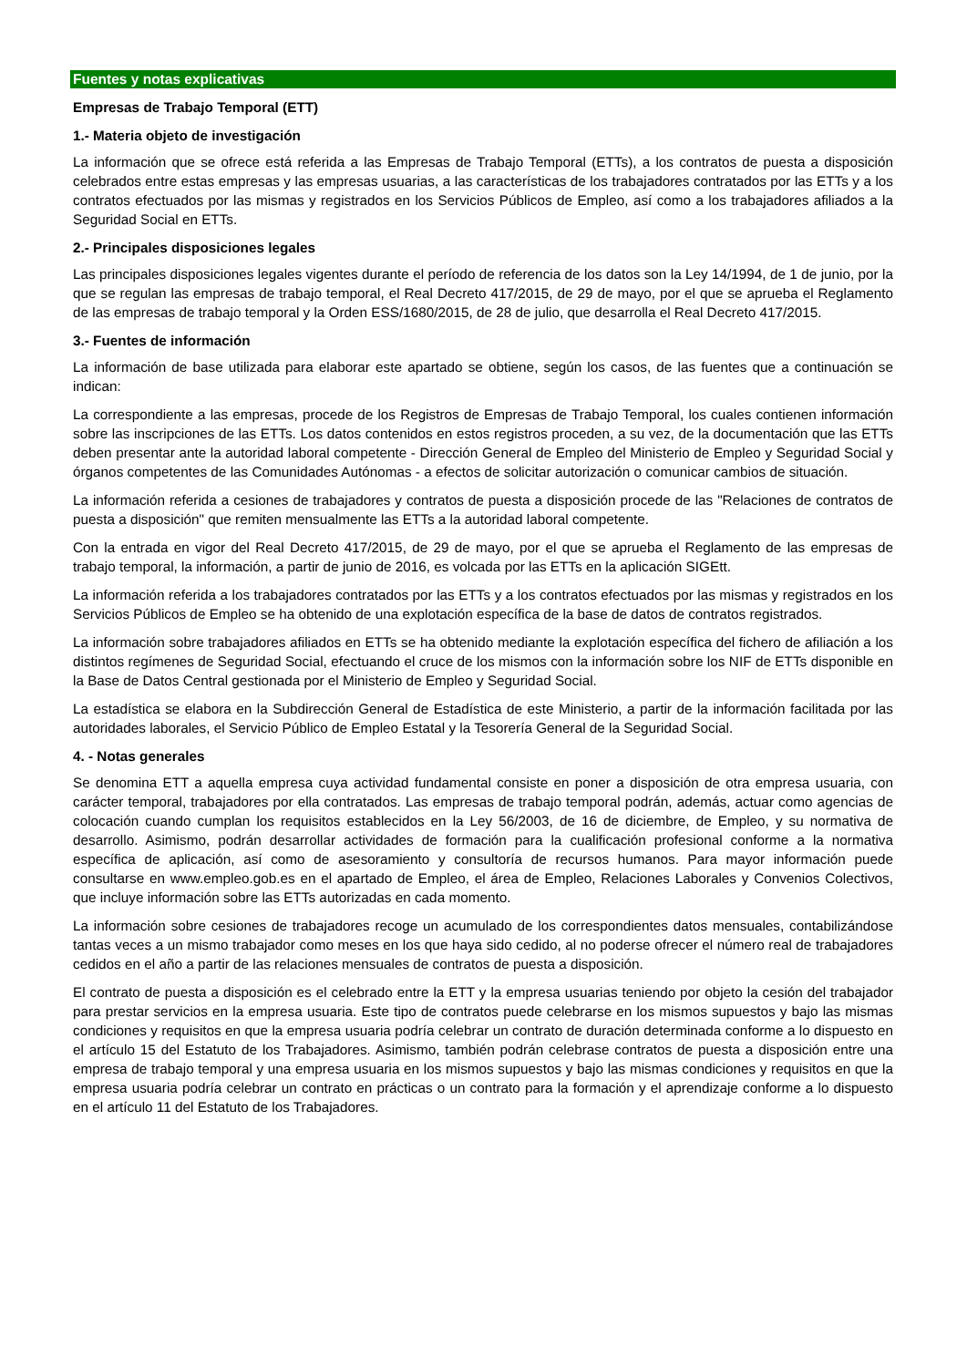Fuentes y notas explicativas
Empresas de Trabajo Temporal (ETT)
1.- Materia objeto de investigación
La información que se ofrece está referida a las Empresas de Trabajo Temporal (ETTs), a los contratos de puesta a disposición celebrados entre estas empresas y las empresas usuarias, a las características de los trabajadores contratados por las ETTs y a los contratos efectuados por las mismas y registrados en los Servicios Públicos de Empleo, así como a los trabajadores afiliados a la Seguridad Social en ETTs.
2.- Principales disposiciones legales
Las principales disposiciones legales vigentes durante el período de referencia de los datos son la Ley 14/1994, de 1 de junio, por la que se regulan las empresas de trabajo temporal, el Real Decreto 417/2015, de 29 de mayo, por el que se aprueba el Reglamento de las empresas de trabajo temporal y la Orden ESS/1680/2015, de 28 de julio, que desarrolla el Real Decreto 417/2015.
3.- Fuentes de información
La información de base utilizada para elaborar este apartado se obtiene, según los casos, de las fuentes que a continuación se indican:
La correspondiente a las empresas, procede de los Registros de Empresas de Trabajo Temporal, los cuales contienen información sobre las inscripciones de las ETTs. Los datos contenidos en estos registros proceden, a su vez, de la documentación que las ETTs deben presentar ante la autoridad laboral competente - Dirección General de Empleo del Ministerio de Empleo y Seguridad Social y órganos competentes de las Comunidades Autónomas - a efectos de solicitar autorización o comunicar cambios de situación.
La información referida a cesiones de trabajadores y contratos de puesta a disposición procede de las "Relaciones de contratos de puesta a disposición" que remiten mensualmente las ETTs a la autoridad laboral competente.
Con la entrada en vigor del Real Decreto 417/2015, de 29 de mayo, por el que se aprueba el Reglamento de las empresas de trabajo temporal, la información, a partir de junio de 2016, es volcada por las ETTs en la aplicación SIGEtt.
La información referida a los trabajadores contratados por las ETTs y a los contratos efectuados por las mismas y registrados en los Servicios Públicos de Empleo se ha obtenido de una explotación específica de la base de datos de contratos registrados.
La información sobre trabajadores afiliados en ETTs se ha obtenido mediante la explotación específica del fichero de afiliación a los distintos regímenes de Seguridad Social, efectuando el cruce de los mismos con la información sobre los NIF de ETTs disponible en la Base de Datos Central gestionada por el Ministerio de Empleo y Seguridad Social.
La estadística se elabora en la Subdirección General de Estadística de este Ministerio, a partir de la información facilitada por las autoridades laborales, el Servicio Público de Empleo Estatal y la Tesorería General de la Seguridad Social.
4. - Notas generales
Se denomina ETT a aquella empresa cuya actividad fundamental consiste en poner a disposición de otra empresa usuaria, con carácter temporal, trabajadores por ella contratados. Las empresas de trabajo temporal podrán, además, actuar como agencias de colocación cuando cumplan los requisitos establecidos en la Ley 56/2003, de 16 de diciembre, de Empleo, y su normativa de desarrollo. Asimismo, podrán desarrollar actividades de formación para la cualificación profesional conforme a la normativa específica de aplicación, así como de asesoramiento y consultoría de recursos humanos. Para mayor información puede consultarse en www.empleo.gob.es en el apartado de Empleo, el área de Empleo, Relaciones Laborales y Convenios Colectivos, que incluye información sobre las ETTs autorizadas en cada momento.
La información sobre cesiones de trabajadores recoge un acumulado de los correspondientes datos mensuales, contabilizándose tantas veces a un mismo trabajador como meses en los que haya sido cedido, al no poderse ofrecer el número real de trabajadores cedidos en el año a partir de las relaciones mensuales de contratos de puesta a disposición.
El contrato de puesta a disposición es el celebrado entre la ETT y la empresa usuarias teniendo por objeto la cesión del trabajador para prestar servicios en la empresa usuaria. Este tipo de contratos puede celebrarse en los mismos supuestos y bajo las mismas condiciones y requisitos en que la empresa usuaria podría celebrar un contrato de duración determinada conforme a lo dispuesto en el artículo 15 del Estatuto de los Trabajadores. Asimismo, también podrán celebrase contratos de puesta a disposición entre una empresa de trabajo temporal y una empresa usuaria en los mismos supuestos y bajo las mismas condiciones y requisitos en que la empresa usuaria podría celebrar un contrato en prácticas o un contrato para la formación y el aprendizaje conforme a lo dispuesto en el artículo 11 del Estatuto de los Trabajadores.